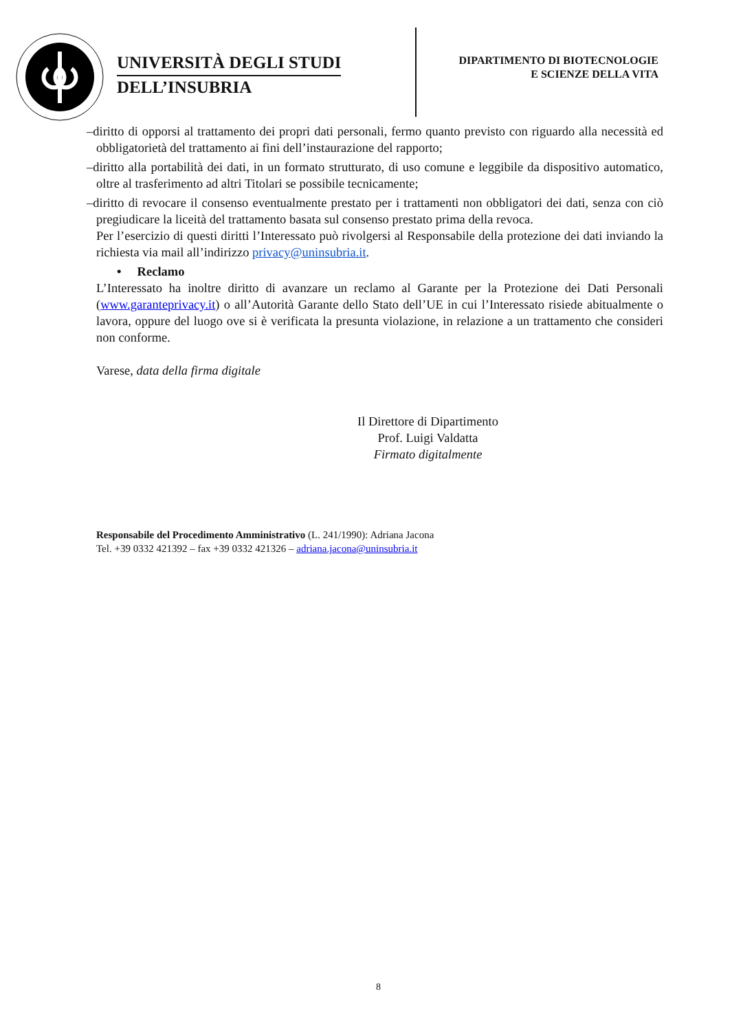UNIVERSITÀ DEGLI STUDI
DELL’INSUBRIA
DIPARTIMENTO DI BIOTECNOLOGIE
E SCIENZE DELLA VITA
–diritto di opporsi al trattamento dei propri dati personali, fermo quanto previsto con riguardo alla necessità ed obbligatorietà del trattamento ai fini dell’instaurazione del rapporto;
–diritto alla portabilità dei dati, in un formato strutturato, di uso comune e leggibile da dispositivo automatico, oltre al trasferimento ad altri Titolari se possibile tecnicamente;
–diritto di revocare il consenso eventualmente prestato per i trattamenti non obbligatori dei dati, senza con ciò pregiudicare la liceità del trattamento basata sul consenso prestato prima della revoca.
Per l’esercizio di questi diritti l’Interessato può rivolgersi al Responsabile della protezione dei dati inviando la richiesta via mail all’indirizzo privacy@uninsubria.it.
• Reclamo
L’Interessato ha inoltre diritto di avanzare un reclamo al Garante per la Protezione dei Dati Personali (www.garanteprivacy.it) o all’Autorità Garante dello Stato dell’UE in cui l’Interessato risiede abitualmente o lavora, oppure del luogo ove si è verificata la presunta violazione, in relazione a un trattamento che consideri non conforme.
Varese, data della firma digitale
Il Direttore di Dipartimento
Prof. Luigi Valdatta
Firmato digitalmente
Responsabile del Procedimento Amministrativo (L. 241/1990): Adriana Jacona
Tel. +39 0332 421392 – fax +39 0332 421326 – adriana.jacona@uninsubria.it
8